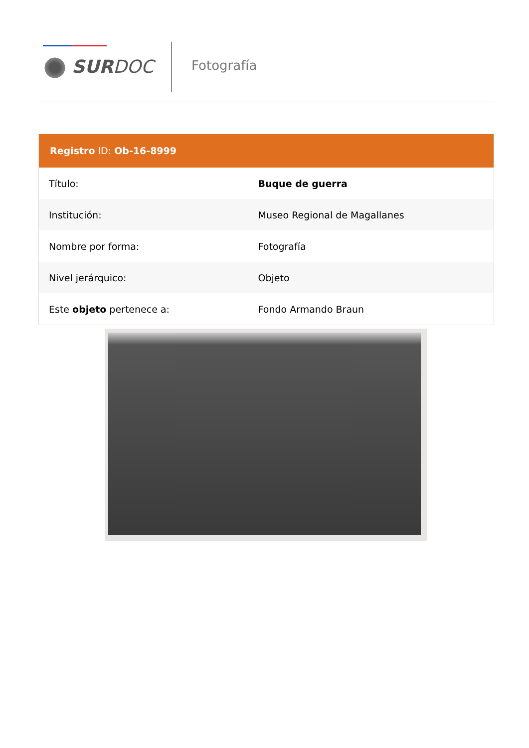SURDOC Fotografía
Registro ID: Ob-16-8999
| Título: | Buque de guerra |
| Institución: | Museo Regional de Magallanes |
| Nombre por forma: | Fotografía |
| Nivel jerárquico: | Objeto |
| Este objeto pertenece a: | Fondo Armando Braun |